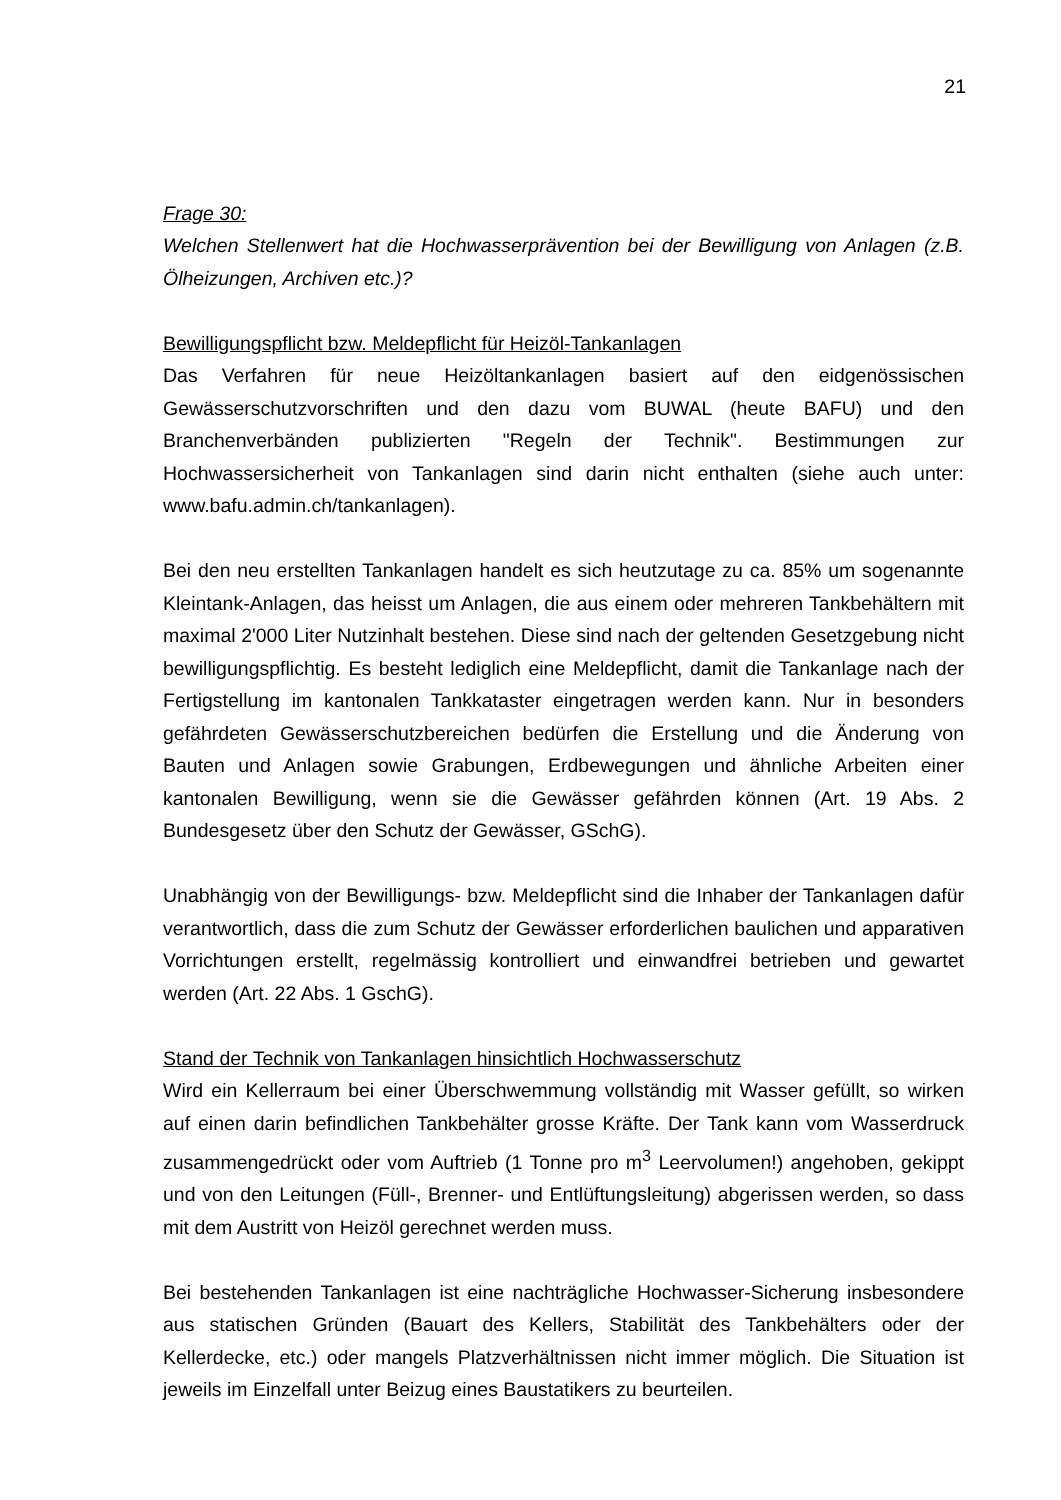21
Frage 30:
Welchen Stellenwert hat die Hochwasserprävention bei der Bewilligung von Anlagen (z.B. Ölheizungen, Archiven etc.)?
Bewilligungspflicht bzw. Meldepflicht für Heizöl-Tankanlagen
Das Verfahren für neue Heizöltankanlagen basiert auf den eidgenössischen Gewässerschutzvorschriften und den dazu vom BUWAL (heute BAFU) und den Branchenverbänden publizierten "Regeln der Technik". Bestimmungen zur Hochwassersicherheit von Tankanlagen sind darin nicht enthalten (siehe auch unter: www.bafu.admin.ch/tankanlagen).
Bei den neu erstellten Tankanlagen handelt es sich heutzutage zu ca. 85% um sogenannte Kleintank-Anlagen, das heisst um Anlagen, die aus einem oder mehreren Tankbehältern mit maximal 2'000 Liter Nutzinhalt bestehen. Diese sind nach der geltenden Gesetzgebung nicht bewilligungspflichtig. Es besteht lediglich eine Meldepflicht, damit die Tankanlage nach der Fertigstellung im kantonalen Tankkataster eingetragen werden kann. Nur in besonders gefährdeten Gewässerschutzbereichen bedürfen die Erstellung und die Änderung von Bauten und Anlagen sowie Grabungen, Erdbewegungen und ähnliche Arbeiten einer kantonalen Bewilligung, wenn sie die Gewässer gefährden können (Art. 19 Abs. 2 Bundesgesetz über den Schutz der Gewässer, GSchG).
Unabhängig von der Bewilligungs- bzw. Meldepflicht sind die Inhaber der Tankanlagen dafür verantwortlich, dass die zum Schutz der Gewässer erforderlichen baulichen und apparativen Vorrichtungen erstellt, regelmässig kontrolliert und einwandfrei betrieben und gewartet werden (Art. 22 Abs. 1 GschG).
Stand der Technik von Tankanlagen hinsichtlich Hochwasserschutz
Wird ein Kellerraum bei einer Überschwemmung vollständig mit Wasser gefüllt, so wirken auf einen darin befindlichen Tankbehälter grosse Kräfte. Der Tank kann vom Wasserdruck zusammengedrückt oder vom Auftrieb (1 Tonne pro m<sup>3</sup> Leervolumen!) angehoben, gekippt und von den Leitungen (Füll-, Brenner- und Entlüftungsleitung) abgerissen werden, so dass mit dem Austritt von Heizöl gerechnet werden muss.
Bei bestehenden Tankanlagen ist eine nachträgliche Hochwasser-Sicherung insbesondere aus statischen Gründen (Bauart des Kellers, Stabilität des Tankbehälters oder der Kellerdecke, etc.) oder mangels Platzverhältnissen nicht immer möglich. Die Situation ist jeweils im Einzelfall unter Beizug eines Baustatikers zu beurteilen.